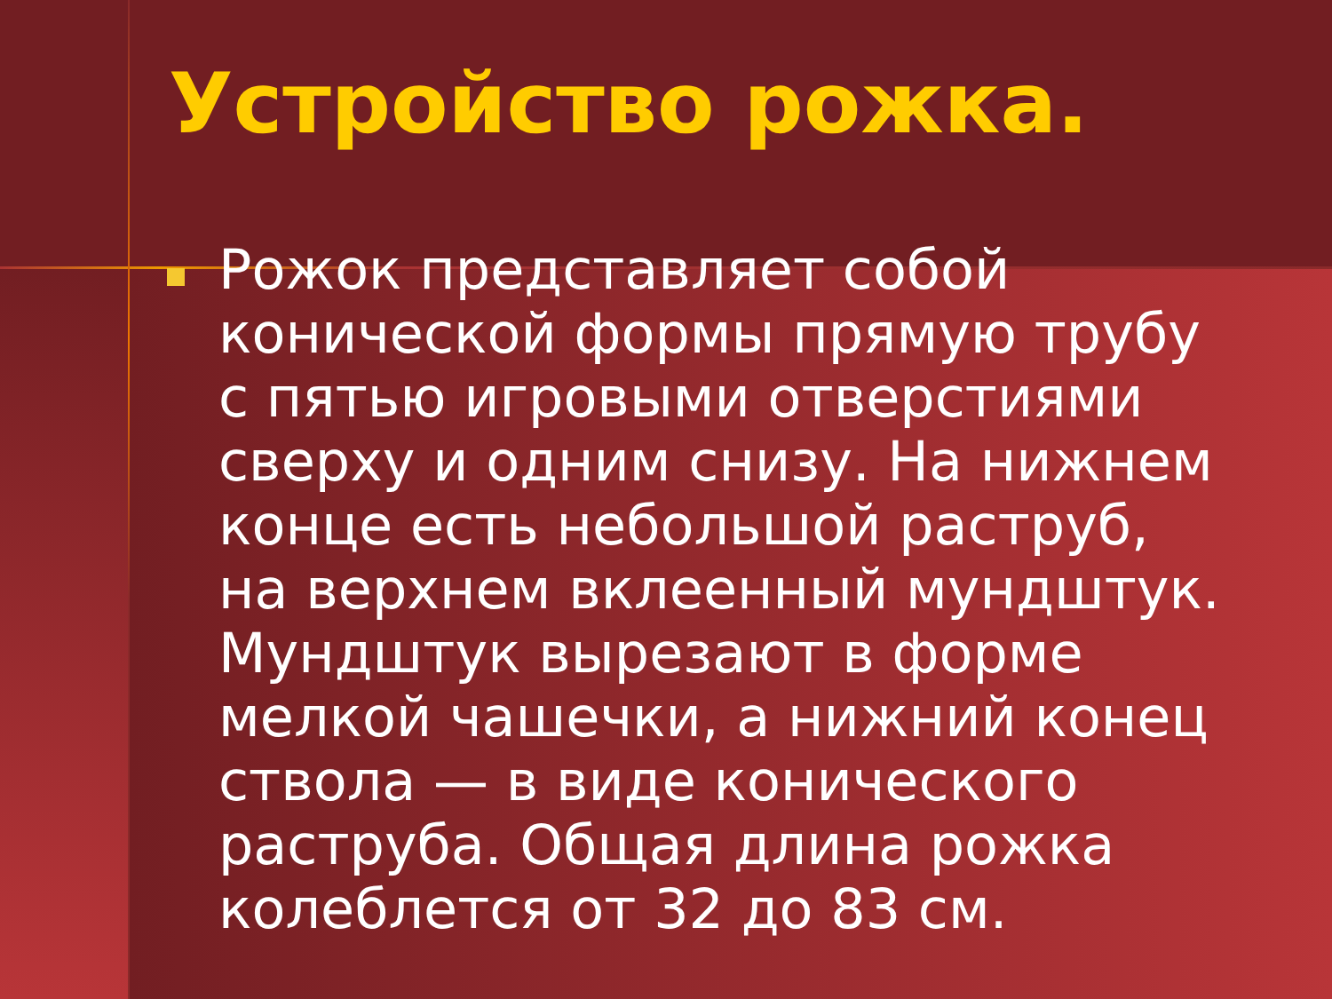Устройство рожка.
Рожок представляет собой конической формы прямую трубу с пятью игровыми отверстиями сверху и одним снизу. На нижнем конце есть небольшой раструб, на верхнем вклеенный мундштук. Мундштук вырезают в форме мелкой чашечки, а нижний конец ствола — в виде конического раструба. Общая длина рожка колеблется от 32 до 83 см.